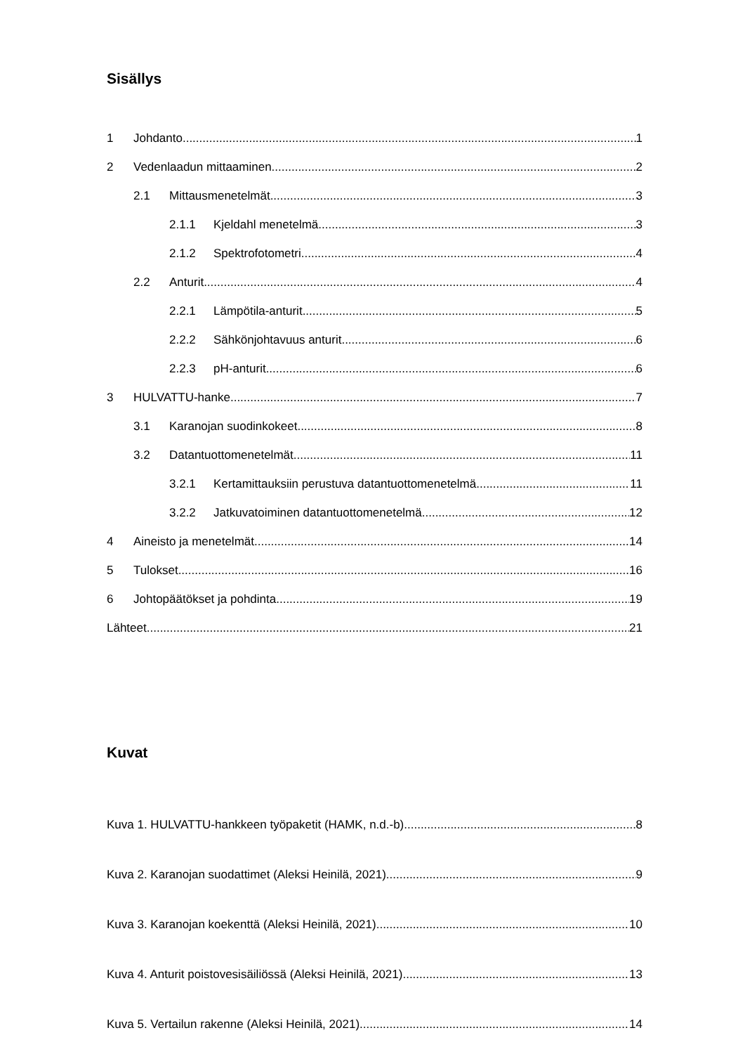Sisällys
1 Johdanto 1
2 Vedenlaadun mittaaminen 2
2.1 Mittausmenetelmät 3
2.1.1 Kjeldahl menetelmä 3
2.1.2 Spektrofotometri 4
2.2 Anturit 4
2.2.1 Lämpötila-anturit 5
2.2.2 Sähkönjohtavuus anturit 6
2.2.3 pH-anturit 6
3 HULVATTU-hanke 7
3.1 Karanojan suodinkokeet 8
3.2 Datantuottomenetelmät 11
3.2.1 Kertamittauksiin perustuva datantuottomenetelmä 11
3.2.2 Jatkuvatoiminen datantuottomenetelmä 12
4 Aineisto ja menetelmät 14
5 Tulokset 16
6 Johtopäätökset ja pohdinta 19
Lähteet 21
Kuvat
Kuva 1. HULVATTU-hankkeen työpaketit (HAMK, n.d.-b). 8
Kuva 2. Karanojan suodattimet (Aleksi Heinilä, 2021). 9
Kuva 3. Karanojan koekenttä (Aleksi Heinilä, 2021). 10
Kuva 4. Anturit poistovesisäiliössä (Aleksi Heinilä, 2021). 13
Kuva 5. Vertailun rakenne (Aleksi Heinilä, 2021). 14